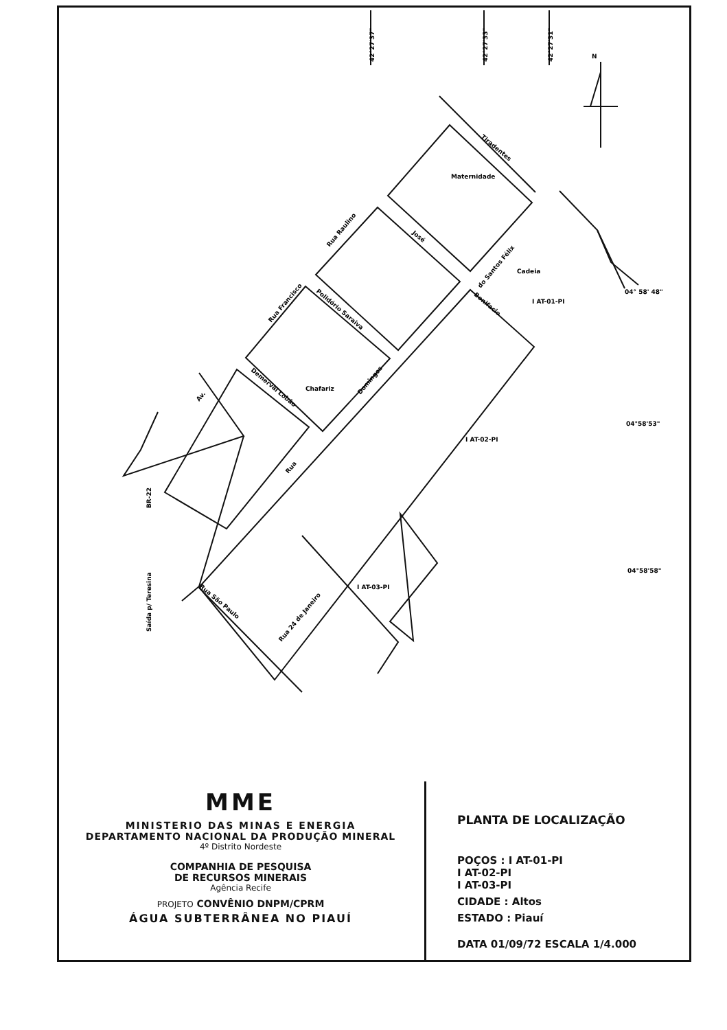Maternidade
Cadeia
I AT-01-PI
I AT-02-PI
I AT-03-PI
Chafariz
04° 58' 48"
04°58'53"
04°58'58"
N
42°27'37"
42°27'33"
42°27'31"
Tiradentes
Rua Raulino
Rua Francisco
Polidório Saraiva
José
do Santos Félix
Bonifacio
Demerval Lobão
Domingos
Av.
Rua
BR-22
Saída p/ Teresina
Rua São Paulo
Rua 24 de Janeiro
MME
MINISTERIO DAS MINAS E ENERGIA
DEPARTAMENTO NACIONAL DA PRODUÇÃO MINERAL
4º Distrito Nordeste
COMPANHIA DE PESQUISA
DE RECURSOS MINERAIS
Agência Recife
PROJETO CONVÊNIO DNPM/CPRM
ÁGUA SUBTERRÂNEA NO PIAUÍ
PLANTA DE LOCALIZAÇÃO
POÇOS : I AT-01-PI
I AT-02-PI
I AT-03-PI
CIDADE : Altos
ESTADO : Piauí
DATA 01/09/72 ESCALA 1/4.000